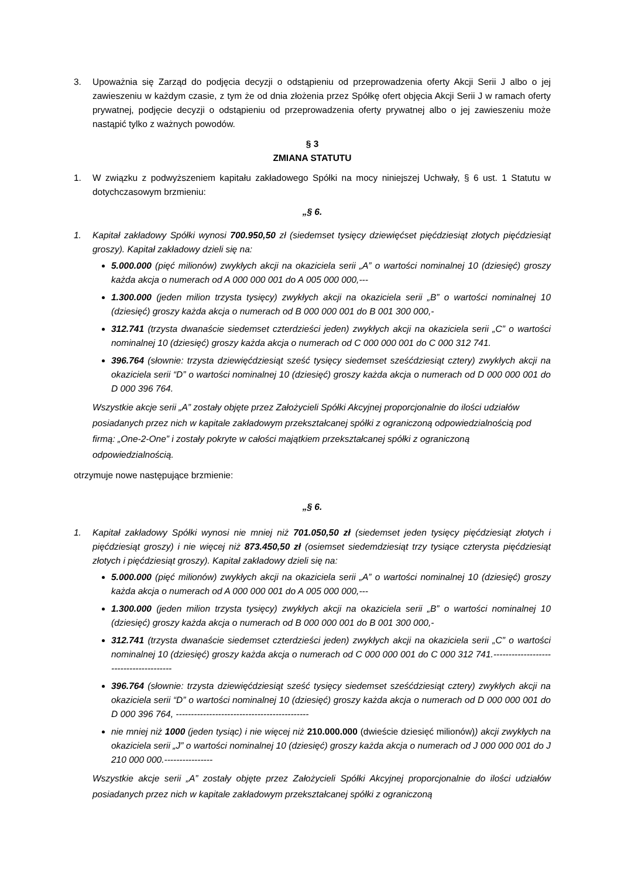3. Upoważnia się Zarząd do podjęcia decyzji o odstąpieniu od przeprowadzenia oferty Akcji Serii J albo o jej zawieszeniu w każdym czasie, z tym że od dnia złożenia przez Spółkę ofert objęcia Akcji Serii J w ramach oferty prywatnej, podjęcie decyzji o odstąpieniu od przeprowadzenia oferty prywatnej albo o jej zawieszeniu może nastąpić tylko z ważnych powodów.
§ 3
ZMIANA STATUTU
1. W związku z podwyższeniem kapitału zakładowego Spółki na mocy niniejszej Uchwały, § 6 ust. 1 Statutu w dotychczasowym brzmieniu:
„§ 6.
1. Kapitał zakładowy Spółki wynosi 700.950,50 zł (siedemset tysięcy dziewięćset pięćdziesiąt złotych pięćdziesiąt groszy). Kapitał zakładowy dzieli się na:
5.000.000 (pięć milionów) zwykłych akcji na okaziciela serii „A” o wartości nominalnej 10 (dziesięć) groszy każda akcja o numerach od A 000 000 001 do A 005 000 000,---
1.300.000 (jeden milion trzysta tysięcy) zwykłych akcji na okaziciela serii „B” o wartości nominalnej 10 (dziesięć) groszy każda akcja o numerach od B 000 000 001 do B 001 300 000,-
312.741 (trzysta dwanaście siedemset czterdzieści jeden) zwykłych akcji na okaziciela serii „C” o wartości nominalnej 10 (dziesięć) groszy każda akcja o numerach od C 000 000 001 do C 000 312 741.
396.764 (słownie: trzysta dziewięćdziesiąt sześć tysięcy siedemset sześćdziesiąt cztery) zwykłych akcji na okaziciela serii “D” o wartości nominalnej 10 (dziesięć) groszy każda akcja o numerach od D 000 000 001 do D 000 396 764.
Wszystkie akcje serii „A” zostały objęte przez Założycieli Spółki Akcyjnej proporcjonalnie do ilości udziałów posiadanych przez nich w kapitale zakładowym przekształcanej spółki z ograniczoną odpowiedzialnością pod firmą: „One-2-One” i zostały pokryte w całości majątkiem przekształcanej spółki z ograniczoną odpowiedzialnością.
otrzymuje nowe następujące brzmienie:
„§ 6.
1. Kapitał zakładowy Spółki wynosi nie mniej niż 701.050,50 zł (siedemset jeden tysięcy pięćdziesiąt złotych i pięćdziesiąt groszy) i nie więcej niż 873.450,50 zł (osiemset siedemdziesiąt trzy tysiące czterysta pięćdziesiąt złotych i pięćdziesiąt groszy). Kapitał zakładowy dzieli się na:
5.000.000 (pięć milionów) zwykłych akcji na okaziciela serii „A” o wartości nominalnej 10 (dziesięć) groszy każda akcja o numerach od A 000 000 001 do A 005 000 000,---
1.300.000 (jeden milion trzysta tysięcy) zwykłych akcji na okaziciela serii „B” o wartości nominalnej 10 (dziesięć) groszy każda akcja o numerach od B 000 000 001 do B 001 300 000,-
312.741 (trzysta dwanaście siedemset czterdzieści jeden) zwykłych akcji na okaziciela serii „C” o wartości nominalnej 10 (dziesięć) groszy każda akcja o numerach od C 000 000 001 do C 000 312 741.---------------------------------------
396.764 (słownie: trzysta dziewięćdziesiąt sześć tysięcy siedemset sześćdziesiąt cztery) zwykłych akcji na okaziciela serii “D” o wartości nominalnej 10 (dziesięć) groszy każda akcja o numerach od D 000 000 001 do D 000 396 764, --------------------------------------------
nie mniej niż 1000 (jeden tysiąc) i nie więcej niż 210.000.000 (dwieście dziesięć milionów)) akcji zwykłych na okaziciela serii „J” o wartości nominalnej 10 (dziesięć) groszy każda akcja o numerach od J 000 000 001 do J 210 000 000.----------------
Wszystkie akcje serii „A” zostały objęte przez Założycieli Spółki Akcyjnej proporcjonalnie do ilości udziałów posiadanych przez nich w kapitale zakładowym przekształcanej spółki z ograniczoną